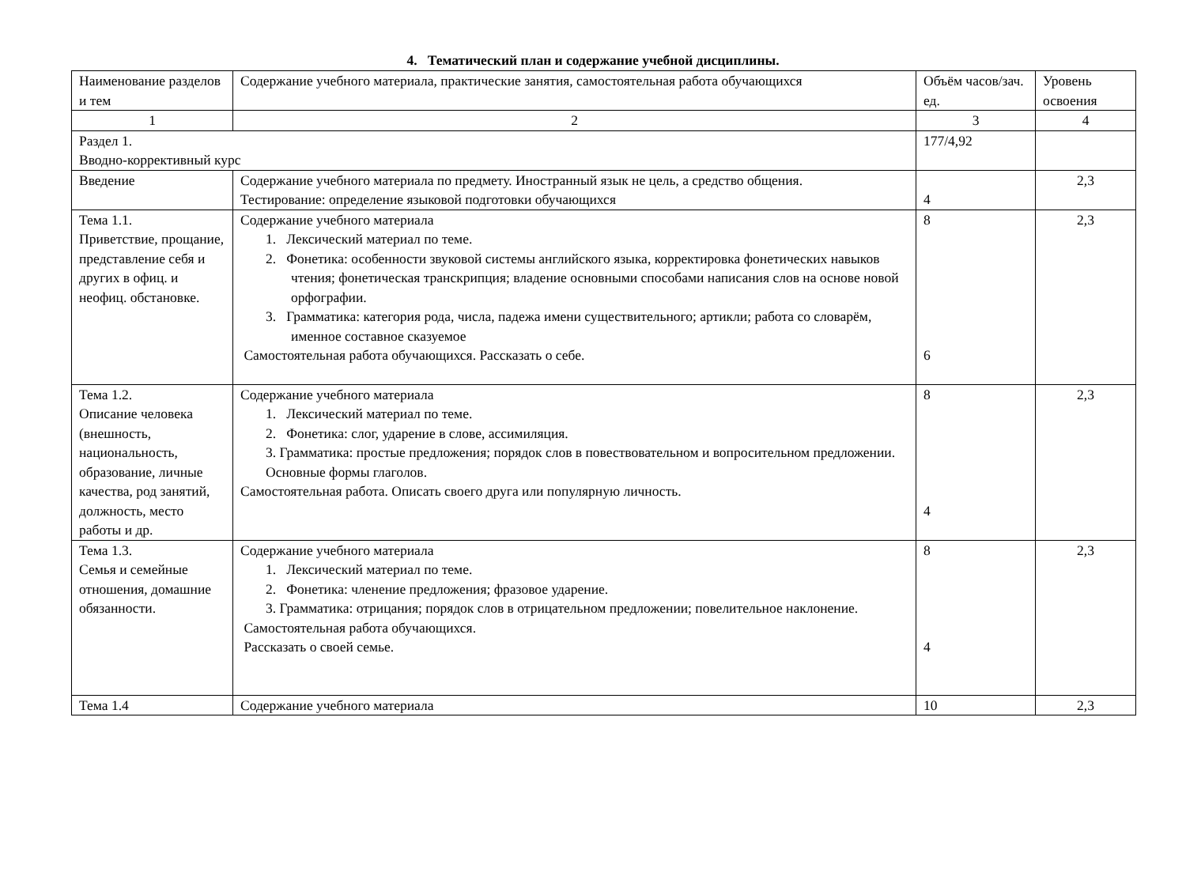4. Тематический план и содержание учебной дисциплины.
| Наименование разделов и тем | Содержание учебного материала, практические занятия, самостоятельная работа обучающихся | Объём часов/зач. ед. | Уровень освоения |
| 1 | 2 | 3 | 4 |
| Раздел 1. Вводно-коррективный курс | | 177/4,92 | |
| Введение | Содержание учебного материала по предмету. Иностранный язык не цель, а средство общения. Тестирование: определение языковой подготовки обучающихся | 4 | 2,3 |
| Тема 1.1. Приветствие, прощание, представление себя и других в офиц. и неофиц. обстановке. | Содержание учебного материала 1. Лексический материал по теме. 2. Фонетика: особенности звуковой системы английского языка, корректировка фонетических навыков чтения; фонетическая транскрипция; владение основными способами написания слов на основе новой орфографии. 3. Грамматика: категория рода, числа, падежа имени существительного; артикли; работа со словарём, именное составное сказуемое Самостоятельная работа обучающихся. Рассказать о себе. | 8 6 | 2,3 |
| Тема 1.2. Описание человека (внешность, национальность, образование, личные качества, род занятий, должность, место работы и др. | Содержание учебного материала 1. Лексический материал по теме. 2. Фонетика: слог, ударение в слове, ассимиляция. 3. Грамматика: простые предложения; порядок слов в повествовательном и вопросительном предложении. Основные формы глаголов. Самостоятельная работа. Описать своего друга или популярную личность. | 8 4 | 2,3 |
| Тема 1.3. Семья и семейные отношения, домашние обязанности. | Содержание учебного материала 1. Лексический материал по теме. 2. Фонетика: членение предложения; фразовое ударение. 3. Грамматика: отрицания; порядок слов в отрицательном предложении; повелительное наклонение. Самостоятельная работа обучающихся. Рассказать о своей семье. | 8 4 | 2,3 |
| Тема 1.4 | Содержание учебного материала | 10 | 2,3 |